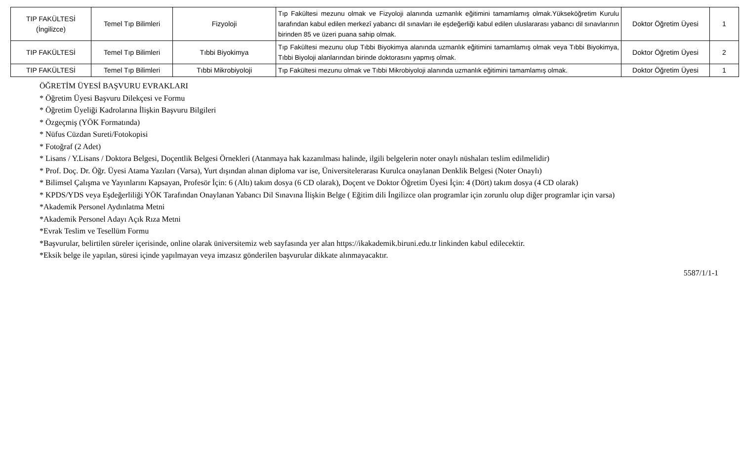| TIP FAKÜLTESİ (İngilizce) | Temel Tıp Bilimleri | Fizyoloji | Tıp Fakültesi mezunu olmak ve Fizyoloji alanında uzmanlık eğitimini tamamlamış olmak.Yükseköğretim Kurulu tarafından kabul edilen merkezî yabancı dil sınavları ile eşdeğerliği kabul edilen uluslararası yabancı dil sınavlarının birinden 85 ve üzeri puana sahip olmak. | Doktor Öğretim Üyesi | 1 |
| TIP FAKÜLTESİ | Temel Tıp Bilimleri | Tıbbi Biyokimya | Tıp Fakültesi mezunu olup Tıbbi Biyokimya alanında uzmanlık eğitimini tamamlamış olmak veya Tıbbi Biyokimya, Tıbbi Biyoloji alanlarından birinde doktorasını yapmış olmak. | Doktor Öğretim Üyesi | 2 |
| TIP FAKÜLTESİ | Temel Tıp Bilimleri | Tıbbi Mikrobiyoloji | Tıp Fakültesi mezunu olmak ve Tıbbi Mikrobiyoloji alanında uzmanlık eğitimini tamamlamış olmak. | Doktor Öğretim Üyesi | 1 |
ÖĞRETİM ÜYESİ BAŞVURU EVRAKLARI
* Öğretim Üyesi Başvuru Dilekçesi ve Formu
* Öğretim Üyeliği Kadrolarına İlişkin Başvuru Bilgileri
* Özgeçmiş (YÖK Formatında)
* Nüfus Cüzdan Sureti/Fotokopisi
* Fotoğraf (2 Adet)
* Lisans / Y.Lisans / Doktora Belgesi, Doçentlik Belgesi Örnekleri (Atanmaya hak kazanılması halinde, ilgili belgelerin noter onaylı nüshaları teslim edilmelidir)
* Prof. Doç. Dr. Öğr. Üyesi Atama Yazıları (Varsa), Yurt dışından alınan diploma var ise, Üniversitelerarası Kurulca onaylanan Denklik Belgesi (Noter Onaylı)
* Bilimsel Çalışma ve Yayınlarını Kapsayan, Profesör İçin: 6 (Altı) takım dosya (6 CD olarak), Doçent ve Doktor Öğretim Üyesi İçin: 4 (Dört) takım dosya (4 CD olarak)
* KPDS/YDS veya Eşdeğerliliği YÖK Tarafından Onaylanan Yabancı Dil Sınavına İlişkin Belge ( Eğitim dili İngilizce olan programlar için zorunlu olup diğer programlar için varsa)
*Akademik Personel Aydınlatma Metni
*Akademik Personel Adayı Açık Rıza Metni
*Evrak Teslim ve Tesellüm Formu
*Başvurular, belirtilen süreler içerisinde, online olarak üniversitemiz web sayfasında yer alan https://ikakademik.biruni.edu.tr linkinden kabul edilecektir.
*Eksik belge ile yapılan, süresi içinde yapılmayan veya imzasız gönderilen başvurular dikkate alınmayacaktır.
5587/1/1-1